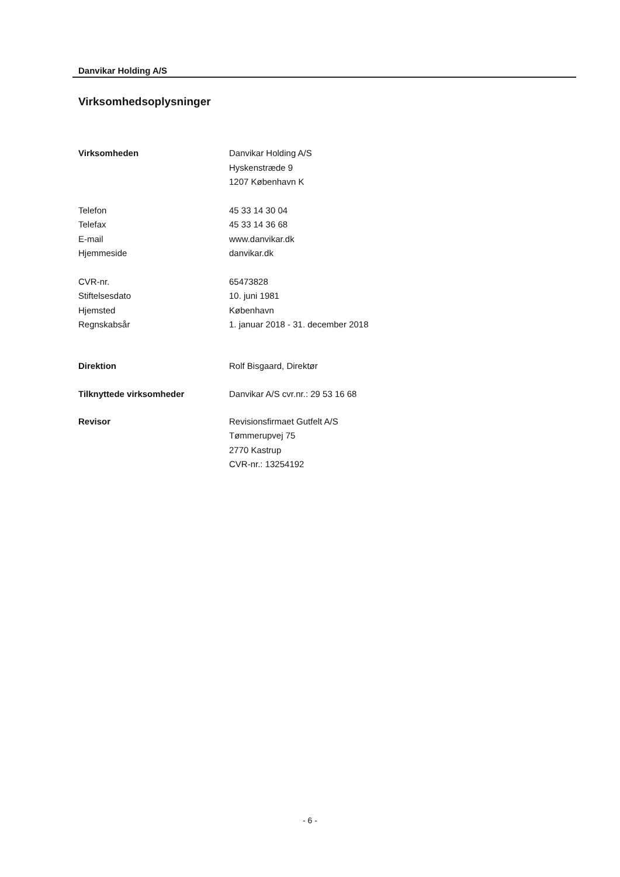Danvikar Holding A/S
Virksomhedsoplysninger
Virksomheden Danvikar Holding A/S
Hyskenstræde 9
1207 København K
Telefon
Telefax
E-mail
Hjemmeside
45 33 14 30 04
45 33 14 36 68
www.danvikar.dk
danvikar.dk
CVR-nr.
Stiftelsesdato
Hjemsted
Regnskabsår
65473828
10. juni 1981
København
1. januar 2018 - 31. december 2018
Direktion Rolf Bisgaard, Direktør
Tilknyttede virksomheder Danvikar A/S cvr.nr.: 29 53 16 68
Revisor Revisionsfirmaet Gutfelt A/S
Tømmerupvej 75
2770 Kastrup
CVR-nr.: 13254192
- 6 -